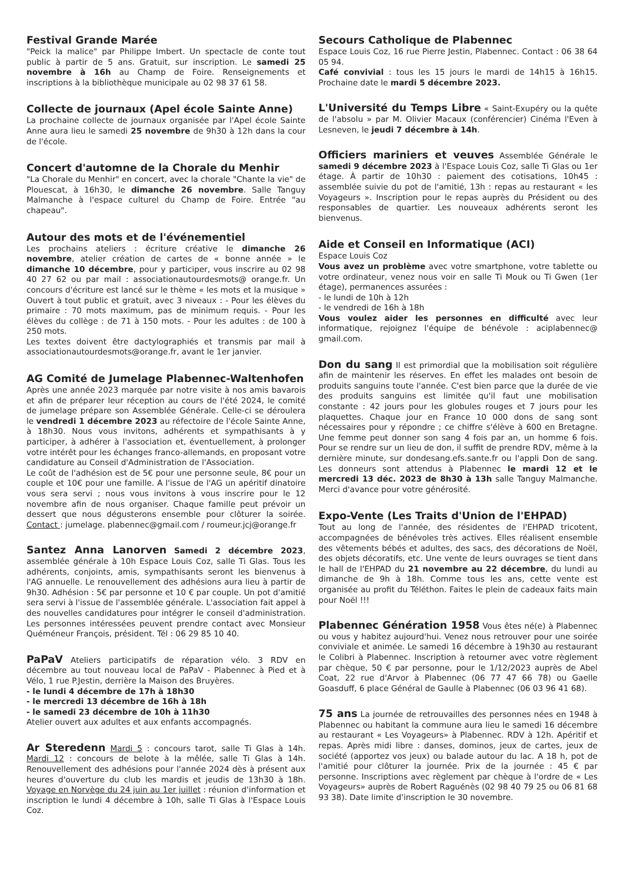Festival Grande Marée
"Peick la malice" par Philippe Imbert. Un spectacle de conte tout public à partir de 5 ans. Gratuit, sur inscription. Le samedi 25 novembre à 16h au Champ de Foire. Renseignements et inscriptions à la bibliothèque municipale au 02 98 37 61 58.
Collecte de journaux (Apel école Sainte Anne)
La prochaine collecte de journaux organisée par l'Apel école Sainte Anne aura lieu le samedi 25 novembre de 9h30 à 12h dans la cour de l'école.
Concert d'automne de la Chorale du Menhir
"La Chorale du Menhir" en concert, avec la chorale "Chante la vie" de Plouescat, à 16h30, le dimanche 26 novembre. Salle Tanguy Malmanche à l'espace culturel du Champ de Foire. Entrée "au chapeau".
Autour des mots et de l'événementiel
Les prochains ateliers : écriture créative le dimanche 26 novembre, atelier création de cartes de « bonne année » le dimanche 10 décembre, pour y participer, vous inscrire au 02 98 40 27 62 ou par mail : associationautourdesmots@ orange.fr. Un concours d'écriture est lancé sur le thème « les mots et la musique » Ouvert à tout public et gratuit, avec 3 niveaux : - Pour les élèves du primaire : 70 mots maximum, pas de minimum requis. - Pour les élèves du collège : de 71 à 150 mots. - Pour les adultes : de 100 à 250 mots.
Les textes doivent être dactylographiés et transmis par mail à associationautourdesmots@orange.fr, avant le 1er janvier.
AG Comité de Jumelage Plabennec-Waltenhofen
Après une année 2023 marquée par notre visite à nos amis bavarois et afin de préparer leur réception au cours de l'été 2024, le comité de jumelage prépare son Assemblée Générale. Celle-ci se déroulera le vendredi 1 décembre 2023 au réfectoire de l'école Sainte Anne, à 18h30. Nous vous invitons, adhérents et sympathisants à y participer, à adhérer à l'association et, éventuellement, à prolonger votre intérêt pour les échanges franco-allemands, en proposant votre candidature au Conseil d'Administration de l'Association.
Le coût de l'adhésion est de 5€ pour une personne seule, 8€ pour un couple et 10€ pour une famille. A l'issue de l'AG un apéritif dinatoire vous sera servi ; nous vous invitons à vous inscrire pour le 12 novembre afin de nous organiser. Chaque famille peut prévoir un dessert que nous dégusterons ensemble pour clôturer la soirée. Contact : jumelage. plabennec@gmail.com / roumeur.jcj@orange.fr
Santez Anna Lanorven Samedi 2 décembre 2023, assemblée générale à 10h Espace Louis Coz, salle Ti Glas. Tous les adhérents, conjoints, amis, sympathisants seront les bienvenus à l'AG annuelle. Le renouvellement des adhésions aura lieu à partir de 9h30. Adhésion : 5€ par personne et 10 € par couple. Un pot d'amitié sera servi à l'issue de l'assemblée générale. L'association fait appel à des nouvelles candidatures pour intégrer le conseil d'administration. Les personnes intéressées peuvent prendre contact avec Monsieur Quéméneur François, président. Tél : 06 29 85 10 40.
PaPaV Ateliers participatifs de réparation vélo. 3 RDV en décembre au tout nouveau local de PaPaV - Plabennec à Pied et à Vélo, 1 rue P.Jestin, derrière la Maison des Bruyères.
- le lundi 4 décembre de 17h à 18h30
- le mercredi 13 décembre de 16h à 18h
- le samedi 23 décembre de 10h à 11h30
Atelier ouvert aux adultes et aux enfants accompagnés.
Ar Steredenn Mardi 5 : concours tarot, salle Ti Glas à 14h. Mardi 12 : concours de belote à la mêlée, salle Ti Glas à 14h. Renouvellement des adhésions pour l'année 2024 dès à présent aux heures d'ouverture du club les mardis et jeudis de 13h30 à 18h. Voyage en Norvège du 24 juin au 1er juillet : réunion d'information et inscription le lundi 4 décembre à 10h, salle Ti Glas à l'Espace Louis Coz.
Secours Catholique de Plabennec
Espace Louis Coz, 16 rue Pierre Jestin, Plabennec. Contact : 06 38 64 05 94.
Café convivial : tous les 15 jours le mardi de 14h15 à 16h15. Prochaine date le mardi 5 décembre 2023.
L'Université du Temps Libre « Saint-Exupéry ou la quête de l'absolu » par M. Olivier Macaux (conférencier) Cinéma l'Even à Lesneven, le jeudi 7 décembre à 14h.
Officiers mariniers et veuves Assemblée Générale le samedi 9 décembre 2023 à l'Espace Louis Coz, salle Ti Glas ou 1er étage. À partir de 10h30 : paiement des cotisations, 10h45 : assemblée suivie du pot de l'amitié, 13h : repas au restaurant « les Voyageurs ». Inscription pour le repas auprès du Président ou des responsables de quartier. Les nouveaux adhérents seront les bienvenus.
Aide et Conseil en Informatique (ACI)
Espace Louis Coz
Vous avez un problème avec votre smartphone, votre tablette ou votre ordinateur, venez nous voir en salle Ti Mouk ou Ti Gwen (1er étage), permanences assurées :
- le lundi de 10h à 12h
- le vendredi de 16h à 18h
Vous voulez aider les personnes en difficulté avec leur informatique, rejoignez l'équipe de bénévole : aciplabennec@ gmail.com.
Don du sang Il est primordial que la mobilisation soit régulière afin de maintenir les réserves. En effet les malades ont besoin de produits sanguins toute l'année. C'est bien parce que la durée de vie des produits sanguins est limitée qu'il faut une mobilisation constante : 42 jours pour les globules rouges et 7 jours pour les plaquettes. Chaque jour en France 10 000 dons de sang sont nécessaires pour y répondre ; ce chiffre s'élève à 600 en Bretagne. Une femme peut donner son sang 4 fois par an, un homme 6 fois. Pour se rendre sur un lieu de don, il suffit de prendre RDV, même à la dernière minute, sur dondesang.efs.sante.fr ou l'appli Don de sang. Les donneurs sont attendus à Plabennec le mardi 12 et le mercredi 13 déc. 2023 de 8h30 à 13h salle Tanguy Malmanche. Merci d'avance pour votre générosité.
Expo-Vente (Les Traits d'Union de l'EHPAD)
Tout au long de l'année, des résidentes de l'EHPAD tricotent, accompagnées de bénévoles très actives. Elles réalisent ensemble des vêtements bébés et adultes, des sacs, des décorations de Noël, des objets décoratifs, etc. Une vente de leurs ouvrages se tient dans le hall de l'EHPAD du 21 novembre au 22 décembre, du lundi au dimanche de 9h à 18h. Comme tous les ans, cette vente est organisée au profit du Téléthon. Faites le plein de cadeaux faits main pour Noël !!!
Plabennec Génération 1958 Vous êtes né(e) à Plabennec ou vous y habitez aujourd'hui. Venez nous retrouver pour une soirée conviviale et animée. Le samedi 16 décembre à 19h30 au restaurant le Colibri à Plabennec. Inscription à retourner avec votre règlement par chèque, 50 € par personne, pour le 1/12/2023 auprès de Abel Coat, 22 rue d'Arvor à Plabennec (06 77 47 66 78) ou Gaelle Goasduff, 6 place Général de Gaulle à Plabennec (06 03 96 41 68).
75 ans La journée de retrouvailles des personnes nées en 1948 à Plabennec ou habitant la commune aura lieu le samedi 16 décembre au restaurant « Les Voyageurs» à Plabennec. RDV à 12h. Apéritif et repas. Après midi libre : danses, dominos, jeux de cartes, jeux de société (apportez vos jeux) ou balade autour du lac. A 18 h, pot de l'amitié pour clôturer la journée. Prix de la journée : 45 € par personne. Inscriptions avec règlement par chèque à l'ordre de « Les Voyageurs» auprès de Robert Raguénès (02 98 40 79 25 ou 06 81 68 93 38). Date limite d'inscription le 30 novembre.